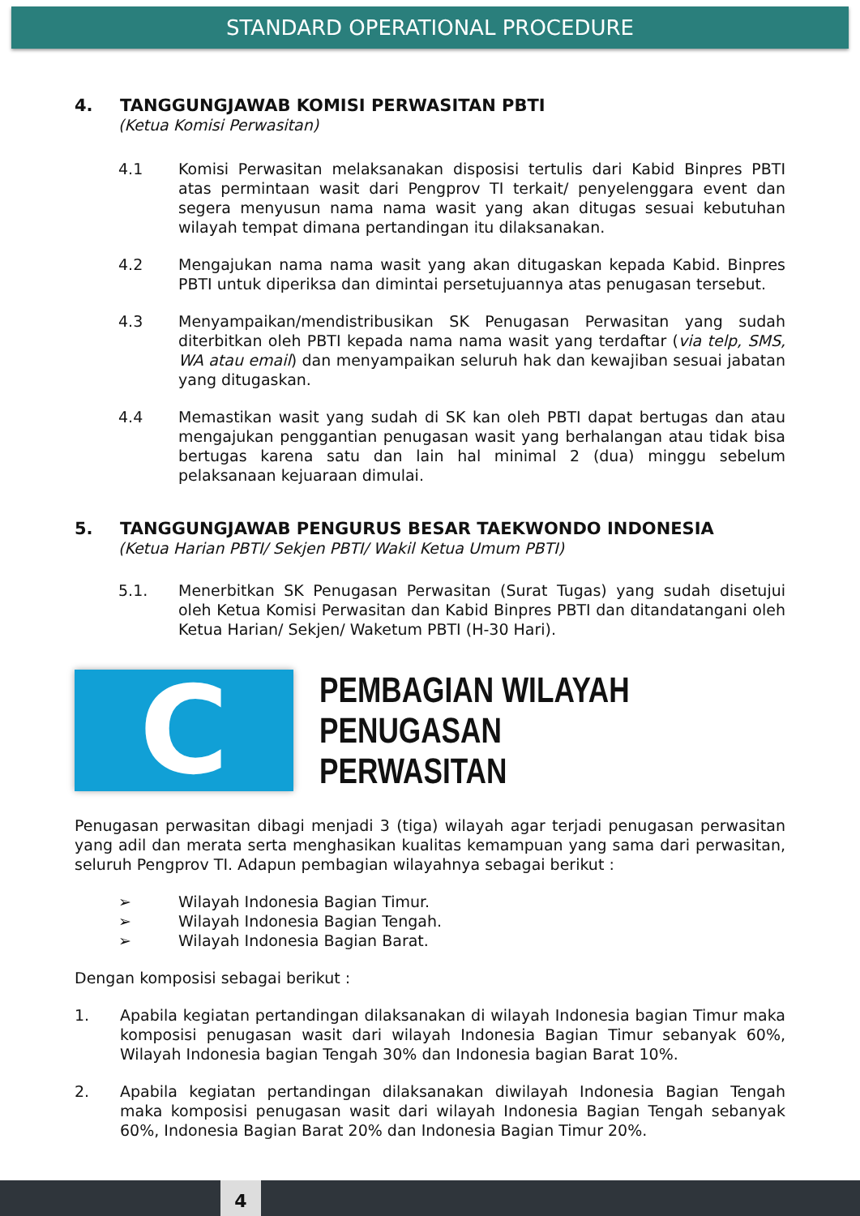STANDARD OPERATIONAL PROCEDURE
4. TANGGUNGJAWAB KOMISI PERWASITAN PBTI
(Ketua Komisi Perwasitan)
4.1 Komisi Perwasitan melaksanakan disposisi tertulis dari Kabid Binpres PBTI atas permintaan wasit dari Pengprov TI terkait/ penyelenggara event dan segera menyusun nama nama wasit yang akan ditugas sesuai kebutuhan wilayah tempat dimana pertandingan itu dilaksanakan.
4.2 Mengajukan nama nama wasit yang akan ditugaskan kepada Kabid. Binpres PBTI untuk diperiksa dan dimintai persetujuannya atas penugasan tersebut.
4.3 Menyampaikan/mendistribusikan SK Penugasan Perwasitan yang sudah diterbitkan oleh PBTI kepada nama nama wasit yang terdaftar (via telp, SMS, WA atau email) dan menyampaikan seluruh hak dan kewajiban sesuai jabatan yang ditugaskan.
4.4 Memastikan wasit yang sudah di SK kan oleh PBTI dapat bertugas dan atau mengajukan penggantian penugasan wasit yang berhalangan atau tidak bisa bertugas karena satu dan lain hal minimal 2 (dua) minggu sebelum pelaksanaan kejuaraan dimulai.
5. TANGGUNGJAWAB PENGURUS BESAR TAEKWONDO INDONESIA
(Ketua Harian PBTI/ Sekjen PBTI/ Wakil Ketua Umum PBTI)
5.1. Menerbitkan SK Penugasan Perwasitan (Surat Tugas) yang sudah disetujui oleh Ketua Komisi Perwasitan dan Kabid Binpres PBTI dan ditandatangani oleh Ketua Harian/ Sekjen/ Waketum PBTI (H-30 Hari).
C
PEMBAGIAN WILAYAH
PENUGASAN PERWASITAN
Penugasan perwasitan dibagi menjadi 3 (tiga) wilayah agar terjadi penugasan perwasitan yang adil dan merata serta menghasikan kualitas kemampuan yang sama dari perwasitan, seluruh Pengprov TI. Adapun pembagian wilayahnya sebagai berikut :
➢ Wilayah Indonesia Bagian Timur.
➢ Wilayah Indonesia Bagian Tengah.
➢ Wilayah Indonesia Bagian Barat.
Dengan komposisi sebagai berikut :
1. Apabila kegiatan pertandingan dilaksanakan di wilayah Indonesia bagian Timur maka komposisi penugasan wasit dari wilayah Indonesia Bagian Timur sebanyak 60%, Wilayah Indonesia bagian Tengah 30% dan Indonesia bagian Barat 10%.
2. Apabila kegiatan pertandingan dilaksanakan diwilayah Indonesia Bagian Tengah maka komposisi penugasan wasit dari wilayah Indonesia Bagian Tengah sebanyak 60%, Indonesia Bagian Barat 20% dan Indonesia Bagian Timur 20%.
4